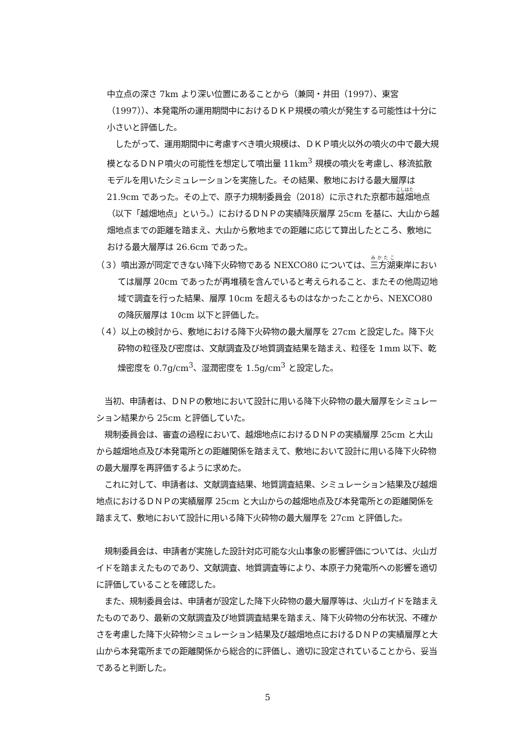中立点の深さ 7km より深い位置にあることから（兼岡・井田（1997）、東宮（1997））、本発電所の運用期間中におけるＤＫＰ規模の噴火が発生する可能性は十分に小さいと評価した。
　したがって、運用期間中に考慮すべき噴火規模は、ＤＫＰ噴火以外の噴火の中で最大規模となるＤＮＰ噴火の可能性を想定して噴出量 11km<sup>3</sup> 規模の噴火を考慮し、移流拡散モデルを用いたシミュレーションを実施した。その結果、敷地における最大層厚は 21.9cm であった。その上で、原子力規制委員会（2018）に示された京都市越畑地点（以下「越畑地点」という。）におけるＤＮＰの実績降灰層厚 25cm を基に、大山から越畑地点までの距離を踏まえ、大山から敷地までの距離に応じて算出したところ、敷地における最大層厚は 26.6cm であった。
（３）噴出源が同定できない降下火砕物である NEXCO80 については、三方湖東岸においては層厚 20cm であったが再堆積を含んでいると考えられること、またその他周辺地域で調査を行った結果、層厚 10cm を超えるものはなかったことから、NEXCO80 の降灰層厚は 10cm 以下と評価した。
（４）以上の検討から、敷地における降下火砕物の最大層厚を 27cm と設定した。降下火砕物の粒径及び密度は、文献調査及び地質調査結果を踏まえ、粒径を 1mm 以下、乾燥密度を 0.7g/cm<sup>3</sup>、湿潤密度を 1.5g/cm<sup>3</sup> と設定した。
　当初、申請者は、ＤＮＰの敷地において設計に用いる降下火砕物の最大層厚をシミュレーション結果から 25cm と評価していた。
　規制委員会は、審査の過程において、越畑地点におけるＤＮＰの実績層厚 25cm と大山から越畑地点及び本発電所との距離関係を踏まえて、敷地において設計に用いる降下火砕物の最大層厚を再評価するように求めた。
　これに対して、申請者は、文献調査結果、地質調査結果、シミュレーション結果及び越畑地点におけるＤＮＰの実績層厚 25cm と大山からの越畑地点及び本発電所との距離関係を踏まえて、敷地において設計に用いる降下火砕物の最大層厚を 27cm と評価した。
　規制委員会は、申請者が実施した設計対応可能な火山事象の影響評価については、火山ガイドを踏まえたものであり、文献調査、地質調査等により、本原子力発電所への影響を適切に評価していることを確認した。
　また、規制委員会は、申請者が設定した降下火砕物の最大層厚等は、火山ガイドを踏まえたものであり、最新の文献調査及び地質調査結果を踏まえ、降下火砕物の分布状況、不確かさを考慮した降下火砕物シミュレーション結果及び越畑地点におけるＤＮＰの実績層厚と大山から本発電所までの距離関係から総合的に評価し、適切に設定されていることから、妥当であると判断した。
5